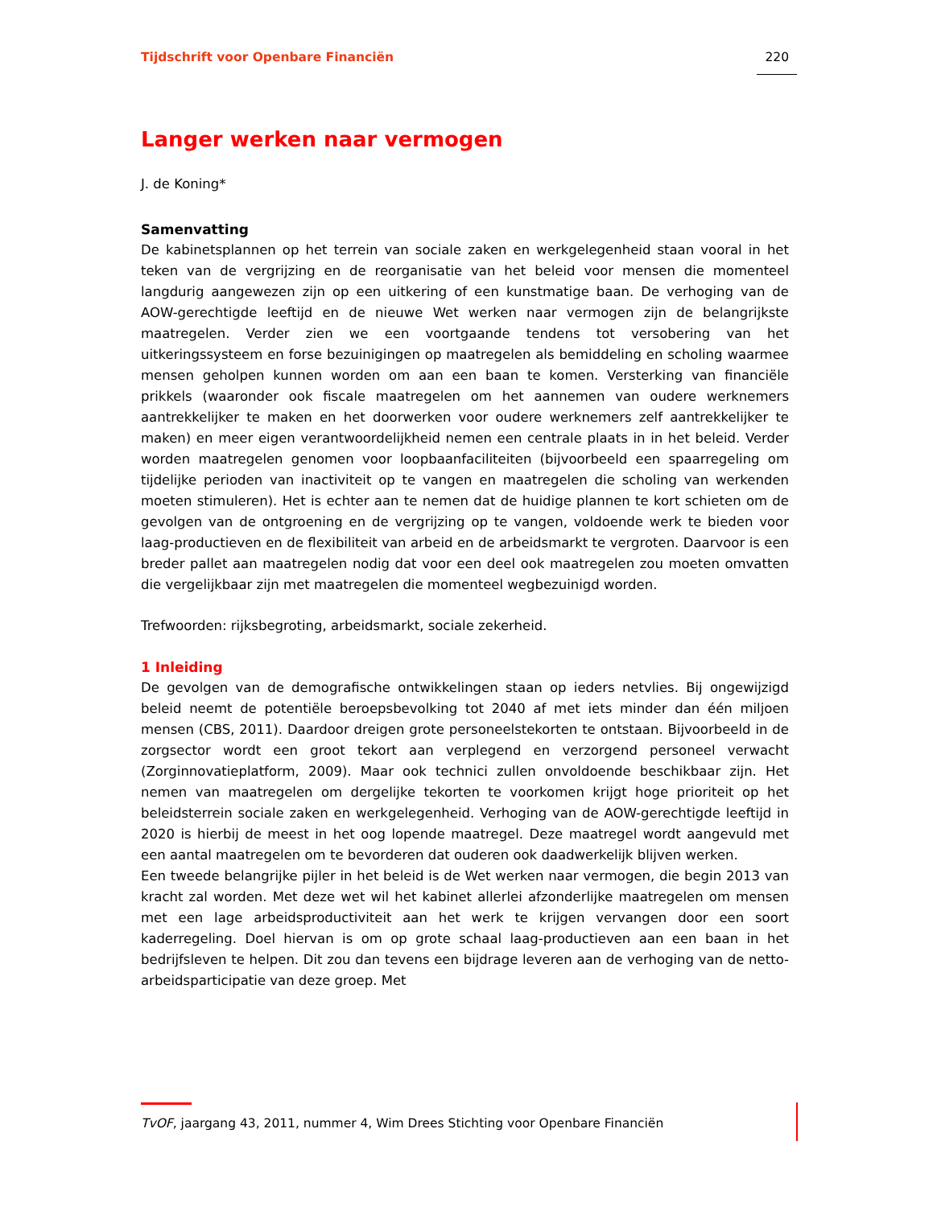Tijdschrift voor Openbare Financiën 220
Langer werken naar vermogen
J. de Koning*
Samenvatting
De kabinetsplannen op het terrein van sociale zaken en werkgelegenheid staan vooral in het teken van de vergrijzing en de reorganisatie van het beleid voor mensen die momenteel langdurig aangewezen zijn op een uitkering of een kunstmatige baan. De verhoging van de AOW-gerechtigde leeftijd en de nieuwe Wet werken naar vermogen zijn de belangrijkste maatregelen. Verder zien we een voortgaande tendens tot versobering van het uitkeringssysteem en forse bezuinigingen op maatregelen als bemiddeling en scholing waarmee mensen geholpen kunnen worden om aan een baan te komen. Versterking van financiële prikkels (waaronder ook fiscale maatregelen om het aannemen van oudere werknemers aantrekkelijker te maken en het doorwerken voor oudere werknemers zelf aantrekkelijker te maken) en meer eigen verantwoordelijkheid nemen een centrale plaats in in het beleid. Verder worden maatregelen genomen voor loopbaanfaciliteiten (bijvoorbeeld een spaarregeling om tijdelijke perioden van inactiviteit op te vangen en maatregelen die scholing van werkenden moeten stimuleren). Het is echter aan te nemen dat de huidige plannen te kort schieten om de gevolgen van de ontgroening en de vergrijzing op te vangen, voldoende werk te bieden voor laag-productieven en de flexibiliteit van arbeid en de arbeidsmarkt te vergroten. Daarvoor is een breder pallet aan maatregelen nodig dat voor een deel ook maatregelen zou moeten omvatten die vergelijkbaar zijn met maatregelen die momenteel wegbezuinigd worden.
Trefwoorden: rijksbegroting, arbeidsmarkt, sociale zekerheid.
1 Inleiding
De gevolgen van de demografische ontwikkelingen staan op ieders netvlies. Bij ongewijzigd beleid neemt de potentiële beroepsbevolking tot 2040 af met iets minder dan één miljoen mensen (CBS, 2011). Daardoor dreigen grote personeelstekorten te ontstaan. Bijvoorbeeld in de zorgsector wordt een groot tekort aan verplegend en verzorgend personeel verwacht (Zorginnovatieplatform, 2009). Maar ook technici zullen onvoldoende beschikbaar zijn. Het nemen van maatregelen om dergelijke tekorten te voorkomen krijgt hoge prioriteit op het beleidsterrein sociale zaken en werkgelegenheid. Verhoging van de AOW-gerechtigde leeftijd in 2020 is hierbij de meest in het oog lopende maatregel. Deze maatregel wordt aangevuld met een aantal maatregelen om te bevorderen dat ouderen ook daadwerkelijk blijven werken.
Een tweede belangrijke pijler in het beleid is de Wet werken naar vermogen, die begin 2013 van kracht zal worden. Met deze wet wil het kabinet allerlei afzonderlijke maatregelen om mensen met een lage arbeidsproductiviteit aan het werk te krijgen vervangen door een soort kaderregeling. Doel hiervan is om op grote schaal laag-productieven aan een baan in het bedrijfsleven te helpen. Dit zou dan tevens een bijdrage leveren aan de verhoging van de netto-arbeidsparticipatie van deze groep. Met
TvOF, jaargang 43, 2011, nummer 4, Wim Drees Stichting voor Openbare Financiën